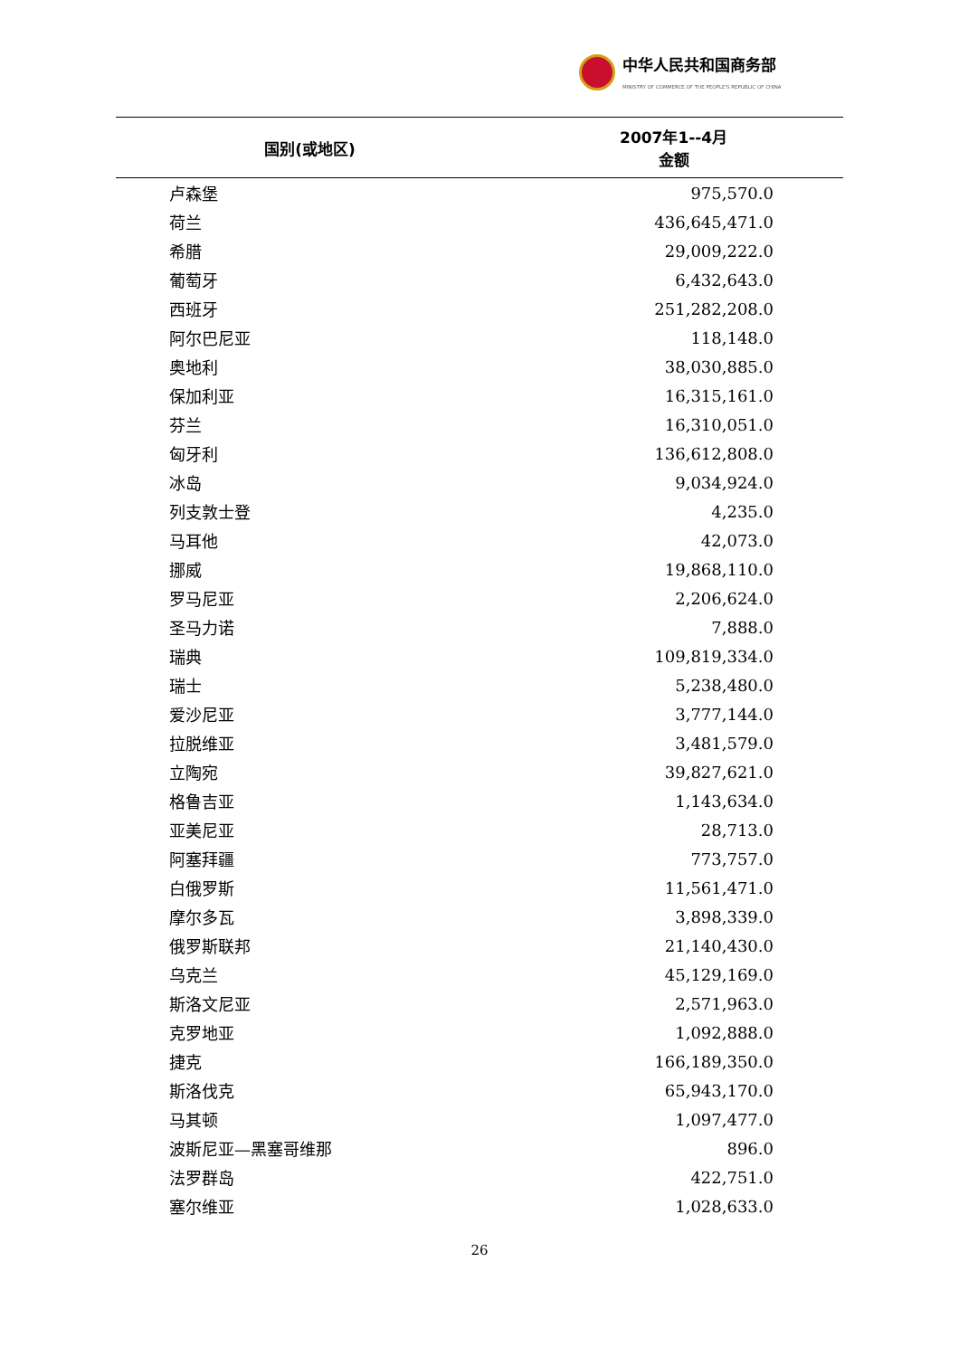中华人民共和国商务部
MINISTRY OF COMMERCE OF THE PEOPLE'S REPUBLIC OF CHINA
| 国别(或地区) | 2007年1--4月 金额 |
| --- | --- |
| 卢森堡 | 975,570.0 |
| 荷兰 | 436,645,471.0 |
| 希腊 | 29,009,222.0 |
| 葡萄牙 | 6,432,643.0 |
| 西班牙 | 251,282,208.0 |
| 阿尔巴尼亚 | 118,148.0 |
| 奥地利 | 38,030,885.0 |
| 保加利亚 | 16,315,161.0 |
| 芬兰 | 16,310,051.0 |
| 匈牙利 | 136,612,808.0 |
| 冰岛 | 9,034,924.0 |
| 列支敦士登 | 4,235.0 |
| 马耳他 | 42,073.0 |
| 挪威 | 19,868,110.0 |
| 罗马尼亚 | 2,206,624.0 |
| 圣马力诺 | 7,888.0 |
| 瑞典 | 109,819,334.0 |
| 瑞士 | 5,238,480.0 |
| 爱沙尼亚 | 3,777,144.0 |
| 拉脱维亚 | 3,481,579.0 |
| 立陶宛 | 39,827,621.0 |
| 格鲁吉亚 | 1,143,634.0 |
| 亚美尼亚 | 28,713.0 |
| 阿塞拜疆 | 773,757.0 |
| 白俄罗斯 | 11,561,471.0 |
| 摩尔多瓦 | 3,898,339.0 |
| 俄罗斯联邦 | 21,140,430.0 |
| 乌克兰 | 45,129,169.0 |
| 斯洛文尼亚 | 2,571,963.0 |
| 克罗地亚 | 1,092,888.0 |
| 捷克 | 166,189,350.0 |
| 斯洛伐克 | 65,943,170.0 |
| 马其顿 | 1,097,477.0 |
| 波斯尼亚—黑塞哥维那 | 896.0 |
| 法罗群岛 | 422,751.0 |
| 塞尔维亚 | 1,028,633.0 |
26